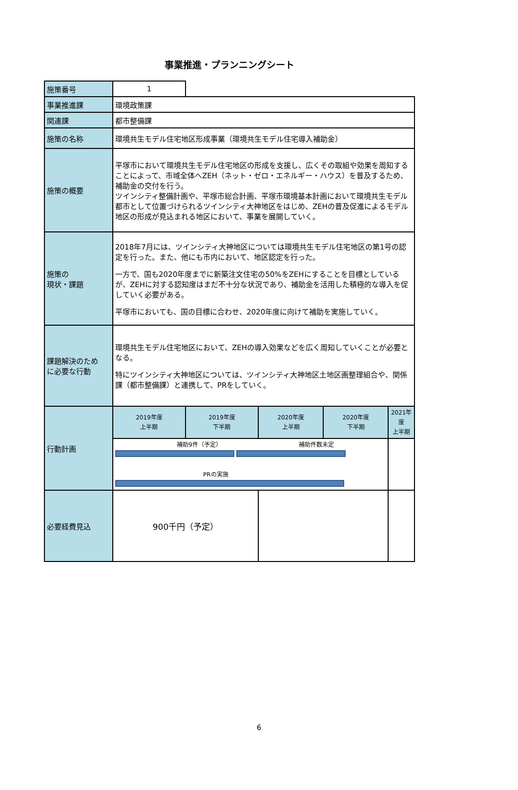事業推進・プランニングシート
| 施策番号 | 1 | | | | |
| 事業推進課 | 環境政策課 | | | | |
| 関連課 | 都市整備課 | | | | |
| 施策の名称 | 環境共生モデル住宅地区形成事業（環境共生モデル住宅導入補助金） | | | | |
| 施策の概要 | 平塚市において環境共生モデル住宅地区の形成を支援し、広くその取組や効果を周知することによって、市域全体へZEH（ネット・ゼロ・エネルギー・ハウス）を普及するため、補助金の交付を行う。 ツインシティ整備計画や、平塚市総合計画、平塚市環境基本計画において環境共生モデル都市として位置づけられるツインシティ大神地区をはじめ、ZEHの普及促進によるモデル地区の形成が見込まれる地区において、事業を展開していく。 | | | | |
| 施策の 現状・課題 | 2018年7月には、ツインシティ大神地区については環境共生モデル住宅地区の第1号の認定を行った。また、他にも市内において、地区認定を行った。 一方で、国も2020年度までに新築注文住宅の50%をZEHにすることを目標としているが、ZEHに対する認知度はまだ不十分な状況であり、補助金を活用した積極的な導入を促していく必要がある。 平塚市においても、国の目標に合わせ、2020年度に向けて補助を実施していく。 | | | | |
| 課題解決のため に必要な行動 | 環境共生モデル住宅地区において、ZEHの導入効果などを広く周知していくことが必要となる。 特にツインシティ大神地区については、ツインシティ大神地区土地区画整理組合や、関係課（都市整備課）と連携して、PRをしていく。 | | | | |
| 行動計画 | 2019年度 上半期 | 2019年度 下半期 | 2020年度 上半期 | 2020年度 下半期 | 2021年度 上半期 |
| | 補助9件（予定） 補助件数未定 PRの実施 | | | | |
| 必要経費見込 | 900千円（予定） | | | | |
6